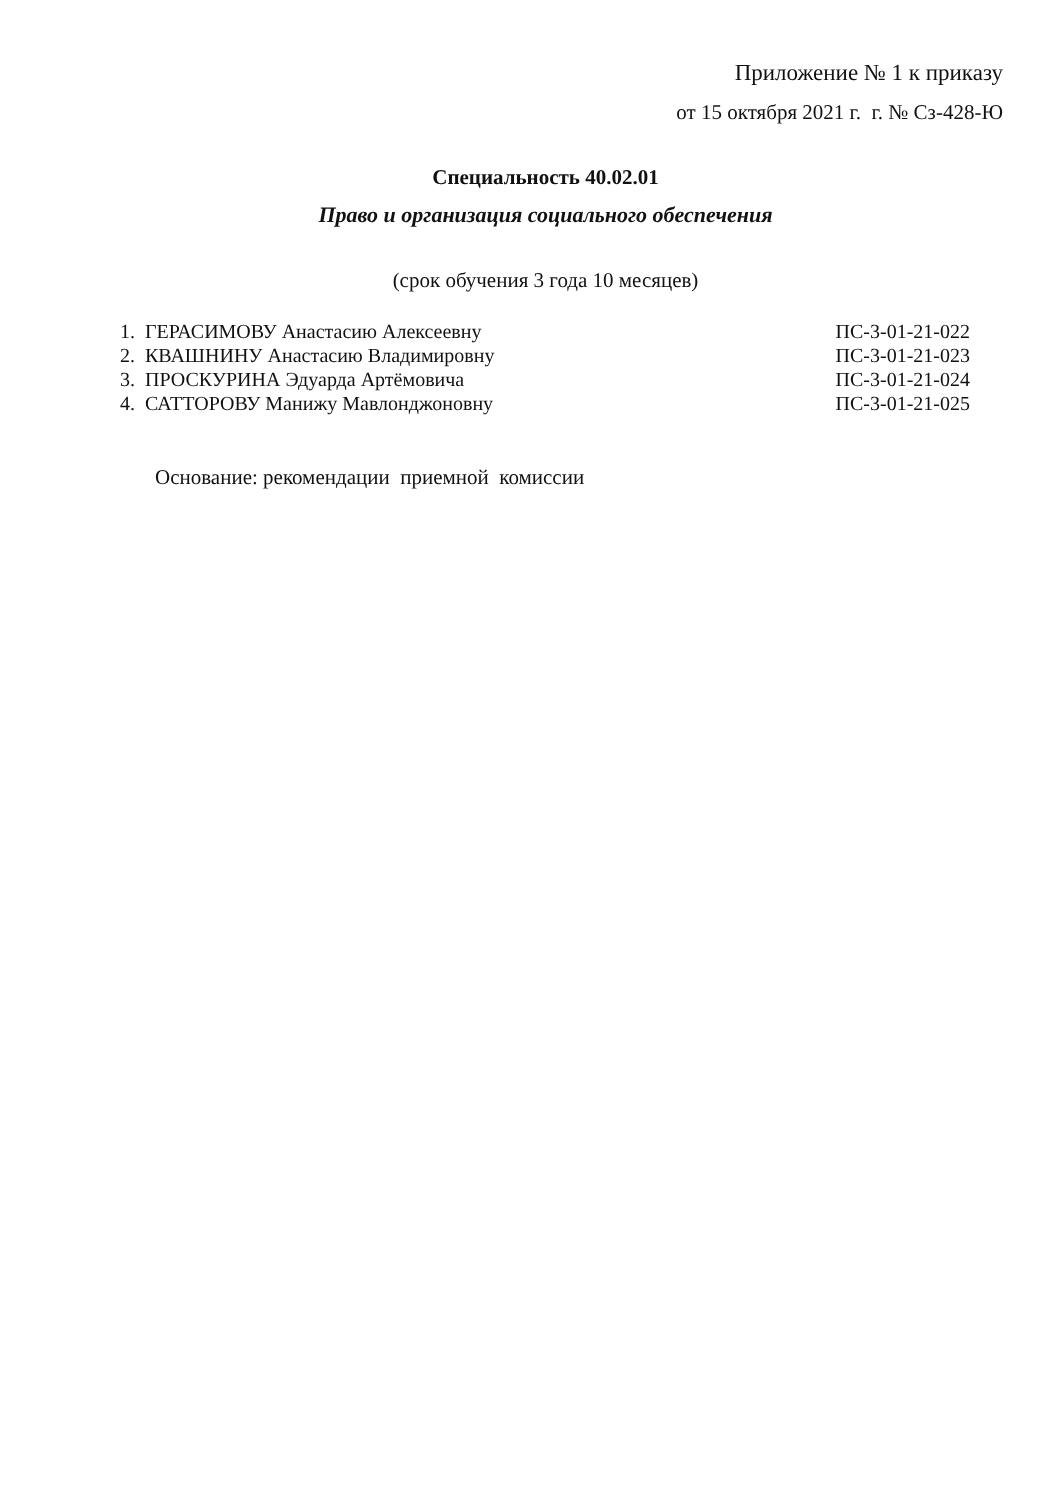Приложение № 1 к приказу
от 15 октября 2021 г. г. № Сз-428-Ю
Специальность 40.02.01
Право и организация социального обеспечения
(срок обучения 3 года 10 месяцев)
| 1. ГЕРАСИМОВУ Анастасию Алексеевну | ПС-3-01-21-022 |
| 2. КВАШНИНУ Анастасию Владимировну | ПС-3-01-21-023 |
| 3. ПРОСКУРИНА Эдуарда Артёмовича | ПС-3-01-21-024 |
| 4. САТТОРОВУ Манижу Мавлонджоновну | ПС-3-01-21-025 |
Основание: рекомендации приемной комиссии